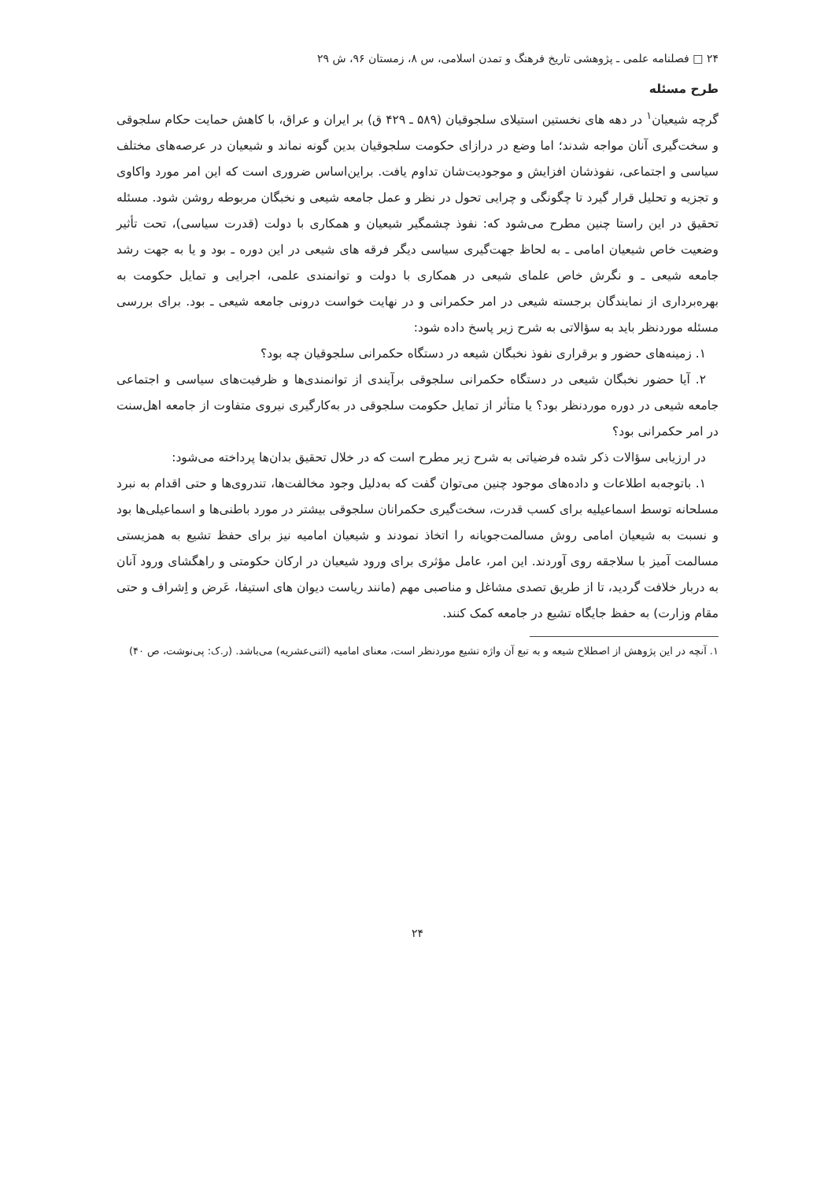۲۴ □ فصلنامه علمی ـ پژوهشی تاریخ فرهنگ و تمدن اسلامی، س ۸، زمستان ۹۶، ش ۲۹
طرح مسئله
گرچه شیعیان<sup>۱</sup> در دهه های نخستین استیلای سلجوقیان (۵۸۹ ـ ۴۲۹ ق) بر ایران و عراق، با کاهش حمایت حکام سلجوقی و سخت‌گیری آنان مواجه شدند؛ اما وضع در درازای حکومت سلجوقیان بدین گونه نماند و شیعیان در عرصه‌های مختلف سیاسی و اجتماعی، نفوذشان افزایش و موجودیت‌شان تداوم یافت. براین‌اساس ضروری است که این امر مورد واکاوی و تجزیه و تحلیل قرار گیرد تا چگونگی و چرایی تحول در نظر و عمل جامعه شیعی و نخبگان مربوطه روشن شود. مسئله تحقیق در این راستا چنین مطرح می‌شود که: نفوذ چشمگیر شیعیان و همکاری با دولت (قدرت سیاسی)، تحت تأثیر وضعیت خاص شیعیان امامی ـ به لحاظ جهت‌گیری سیاسی دیگر فرقه های شیعی در این دوره ـ بود و یا به جهت رشد جامعه شیعی ـ و نگرش خاص علمای شیعی در همکاری با دولت و توانمندی علمی، اجرایی و تمایل حکومت به بهره‌برداری از نمایندگان برجسته شیعی در امر حکمرانی و در نهایت خواست درونی جامعه شیعی ـ بود. برای بررسی مسئله موردنظر باید به سؤالاتی به شرح زیر پاسخ داده شود:
۱. زمینه‌های حضور و برقراری نفوذ نخبگان شیعه در دستگاه حکمرانی سلجوقیان چه بود؟
۲. آیا حضور نخبگان شیعی در دستگاه حکمرانی سلجوقی برآیندی از توانمندی‌ها و ظرفیت‌های سیاسی و اجتماعی جامعه شیعی در دوره موردنظر بود؟ یا متأثر از تمایل حکومت سلجوقی در به‌کارگیری نیروی متفاوت از جامعه اهل‌سنت در امر حکمرانی بود؟
در ارزیابی سؤالات ذکر شده فرضیاتی به شرح زیر مطرح است که در خلال تحقیق بدان‌ها پرداخته می‌شود:
۱. باتوجه‌به اطلاعات و داده‌های موجود چنین می‌توان گفت که به‌دلیل وجود مخالفت‌ها، تندروی‌ها و حتی اقدام به نبرد مسلحانه توسط اسماعیلیه برای کسب قدرت، سخت‌گیری حکمرانان سلجوقی بیشتر در مورد باطنی‌ها و اسماعیلی‌ها بود و نسبت به شیعیان امامی روش مسالمت‌جویانه را اتخاذ نمودند و شیعیان امامیه نیز برای حفظ تشیع به همزیستی مسالمت آمیز با سلاجقه روی آوردند. این امر، عامل مؤثری برای ورود شیعیان در ارکان حکومتی و راهگشای ورود آنان به دربار خلافت گردید، تا از طریق تصدی مشاغل و مناصبی مهم (مانند ریاست دیوان های استیفا، عَرض و اِشراف و حتی مقام وزارت) به حفظ جایگاه تشیع در جامعه کمک کنند.
۱. آنچه در این پژوهش از اصطلاح شیعه و به تبع آن واژه تشیع موردنظر است، معنای امامیه (اثنی‌عشریه) می‌باشد. (ر.ک: پی‌نوشت، ص ۴۰)
۲۴